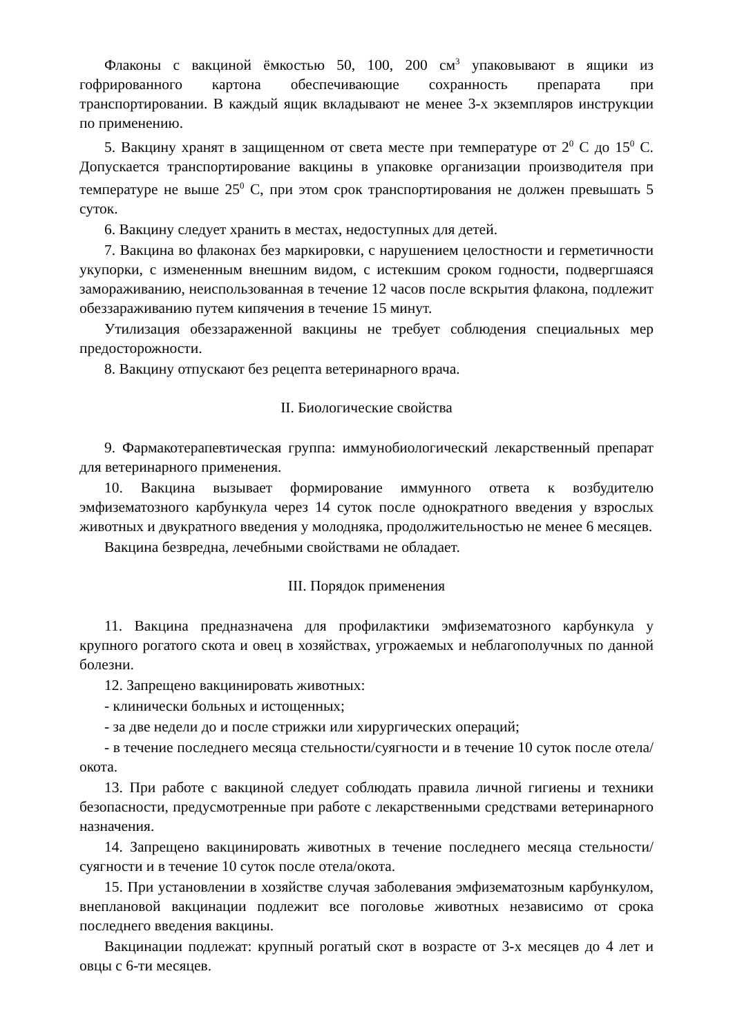Флаконы с вакциной ёмкостью 50, 100, 200 см<sup>3</sup> упаковывают в ящики из гофрированного картона обеспечивающие сохранность препарата при транспортировании. В каждый ящик вкладывают не менее 3-х экземпляров инструкции по применению.
5. Вакцину хранят в защищенном от света месте при температуре от 2<sup>0</sup> С до 15<sup>0</sup> С. Допускается транспортирование вакцины в упаковке организации производителя при температуре не выше 25<sup>0</sup> С, при этом срок транспортирования не должен превышать 5 суток.
6. Вакцину следует хранить в местах, недоступных для детей.
7. Вакцина во флаконах без маркировки, с нарушением целостности и герметичности укупорки, с измененным внешним видом, с истекшим сроком годности, подвергшаяся замораживанию, неиспользованная в течение 12 часов после вскрытия флакона, подлежит обеззараживанию путем кипячения в течение 15 минут.
Утилизация обеззараженной вакцины не требует соблюдения специальных мер предосторожности.
8. Вакцину отпускают без рецепта ветеринарного врача.
II. Биологические свойства
9. Фармакотерапевтическая группа: иммунобиологический лекарственный препарат для ветеринарного применения.
10. Вакцина вызывает формирование иммунного ответа к возбудителю эмфизематозного карбункула через 14 суток после однократного введения у взрослых животных и двукратного введения у молодняка, продолжительностью не менее 6 месяцев.
Вакцина безвредна, лечебными свойствами не обладает.
III. Порядок применения
11. Вакцина предназначена для профилактики эмфизематозного карбункула у крупного рогатого скота и овец в хозяйствах, угрожаемых и неблагополучных по данной болезни.
12. Запрещено вакцинировать животных:
- клинически больных и истощенных;
- за две недели до и после стрижки или хирургических операций;
- в течение последнего месяца стельности/суягности и в течение 10 суток после отела/окота.
13. При работе с вакциной следует соблюдать правила личной гигиены и техники безопасности, предусмотренные при работе с лекарственными средствами ветеринарного назначения.
14. Запрещено вакцинировать животных в течение последнего месяца стельности/суягности и в течение 10 суток после отела/окота.
15. При установлении в хозяйстве случая заболевания эмфизематозным карбункулом, внеплановой вакцинации подлежит все поголовье животных независимо от срока последнего введения вакцины.
Вакцинации подлежат: крупный рогатый скот в возрасте от 3-х месяцев до 4 лет и овцы с 6-ти месяцев.